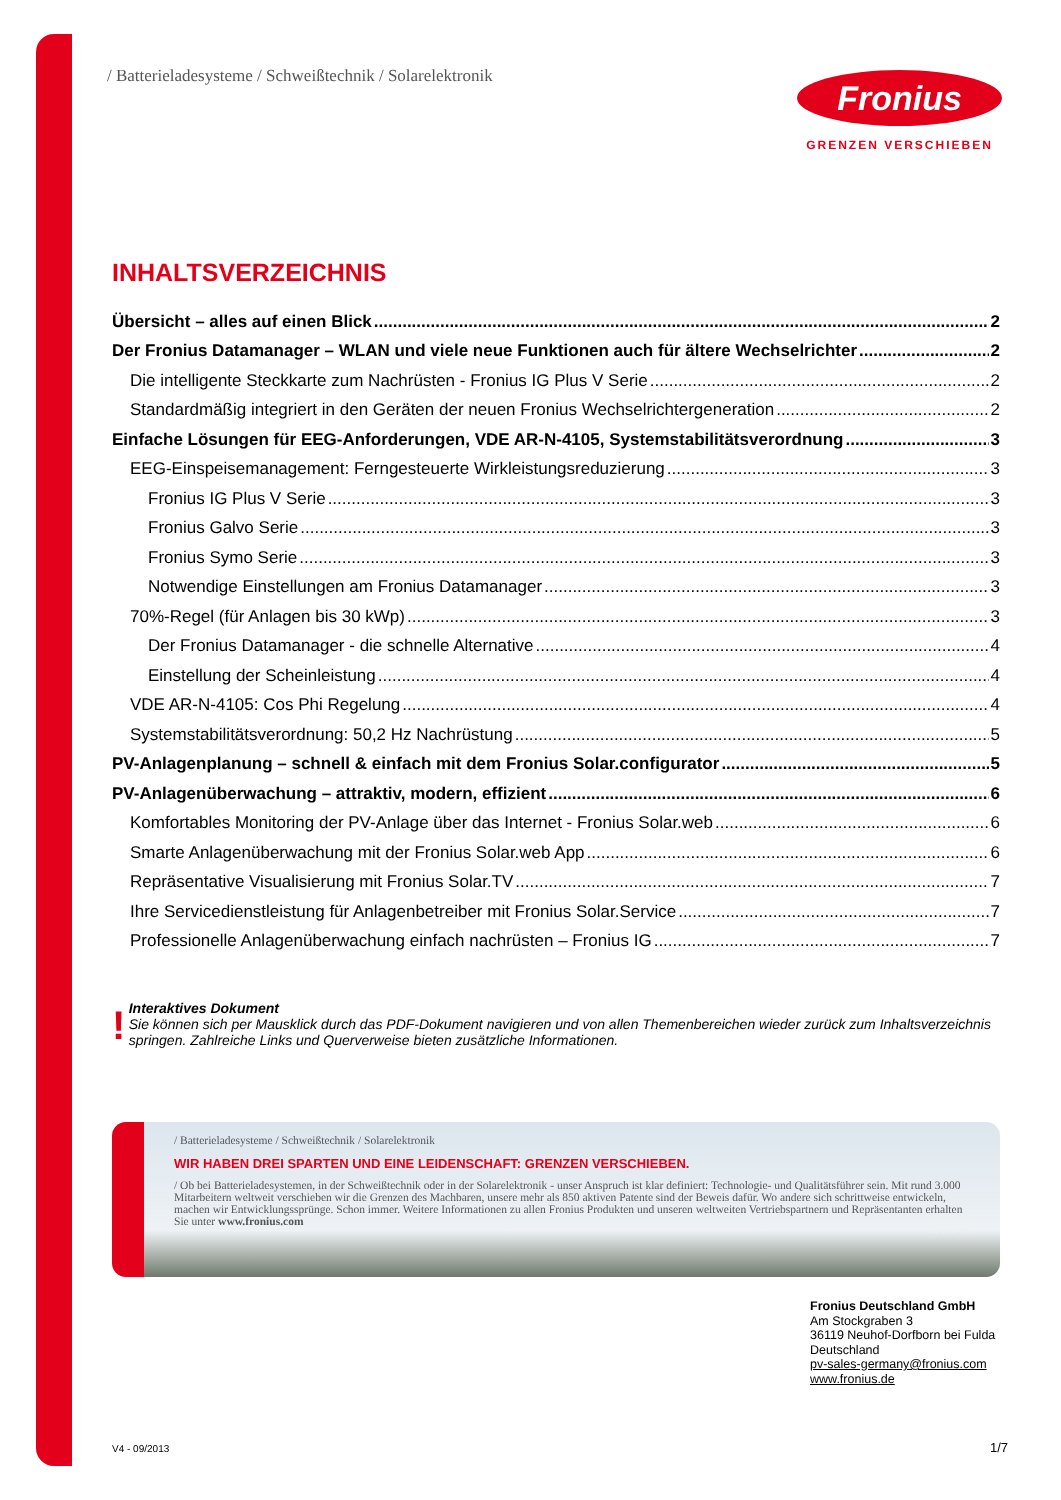/ Batterieladesysteme / Schweißtechnik / Solarelektronik
Fronius
GRENZEN VERSCHIEBEN
INHALTSVERZEICHNIS
Übersicht – alles auf einen Blick 2
Der Fronius Datamanager – WLAN und viele neue Funktionen auch für ältere Wechselrichter 2
Die intelligente Steckkarte zum Nachrüsten - Fronius IG Plus V Serie 2
Standardmäßig integriert in den Geräten der neuen Fronius Wechselrichtergeneration 2
Einfache Lösungen für EEG-Anforderungen, VDE AR-N-4105, Systemstabilitätsverordnung 3
EEG-Einspeisemanagement: Ferngesteuerte Wirkleistungsreduzierung 3
Fronius IG Plus V Serie 3
Fronius Galvo Serie 3
Fronius Symo Serie 3
Notwendige Einstellungen am Fronius Datamanager 3
70%-Regel (für Anlagen bis 30 kWp) 3
Der Fronius Datamanager - die schnelle Alternative 4
Einstellung der Scheinleistung 4
VDE AR-N-4105: Cos Phi Regelung 4
Systemstabilitätsverordnung: 50,2 Hz Nachrüstung 5
PV-Anlagenplanung – schnell & einfach mit dem Fronius Solar.configurator 5
PV-Anlagenüberwachung – attraktiv, modern, effizient 6
Komfortables Monitoring der PV-Anlage über das Internet - Fronius Solar.web 6
Smarte Anlagenüberwachung mit der Fronius Solar.web App 6
Repräsentative Visualisierung mit Fronius Solar.TV 7
Ihre Servicedienstleistung für Anlagenbetreiber mit Fronius Solar.Service 7
Professionelle Anlagenüberwachung einfach nachrüsten – Fronius IG 7
!
Interaktives Dokument
Sie können sich per Mausklick durch das PDF-Dokument navigieren und von allen Themenbereichen wieder zurück zum Inhaltsverzeichnis springen. Zahlreiche Links und Querverweise bieten zusätzliche Informationen.
/ Batterieladesysteme / Schweißtechnik / Solarelektronik
WIR HABEN DREI SPARTEN UND EINE LEIDENSCHAFT: GRENZEN VERSCHIEBEN.
/ Ob bei Batterieladesystemen, in der Schweißtechnik oder in der Solarelektronik - unser Anspruch ist klar definiert: Technologie- und Qualitätsführer sein. Mit rund 3.000 Mitarbeitern weltweit verschieben wir die Grenzen des Machbaren, unsere mehr als 850 aktiven Patente sind der Beweis dafür. Wo andere sich schrittweise entwickeln, machen wir Entwicklungssprünge. Schon immer. Weitere Informationen zu allen Fronius Produkten und unseren weltweiten Vertriebspartnern und Repräsentanten erhalten Sie unter www.fronius.com
v02 2012 DE
Fronius Deutschland GmbH
Am Stockgraben 3
36119 Neuhof-Dorfborn bei Fulda
Deutschland
pv-sales-germany@fronius.com
www.fronius.de
V4 - 09/2013 1/7